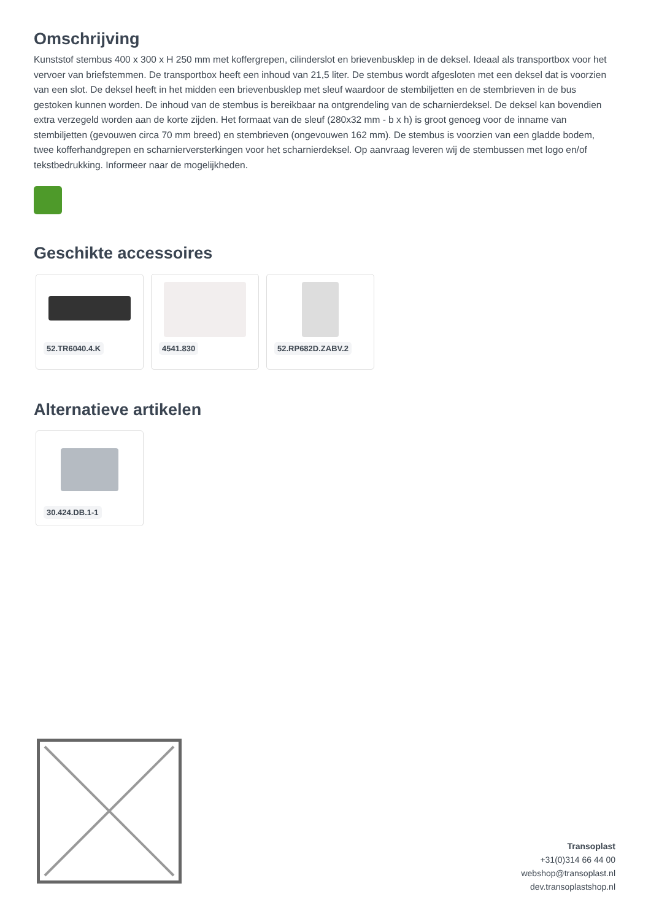Omschrijving
Kunststof stembus 400 x 300 x H 250 mm met koffergrepen, cilinderslot en brievenbusklep in de deksel. Ideaal als transportbox voor het vervoer van briefstemmen. De transportbox heeft een inhoud van 21,5 liter. De stembus wordt afgesloten met een deksel dat is voorzien van een slot. De deksel heeft in het midden een brievenbusklep met sleuf waardoor de stembiljetten en de stembrieven in de bus gestoken kunnen worden. De inhoud van de stembus is bereikbaar na ontgrendeling van de scharnierdeksel. De deksel kan bovendien extra verzegeld worden aan de korte zijden. Het formaat van de sleuf (280x32 mm - b x h) is groot genoeg voor de inname van stembiljetten (gevouwen circa 70 mm breed) en stembrieven (ongevouwen 162 mm). De stembus is voorzien van een gladde bodem, twee kofferhandgrepen en scharnierversterkingen voor het scharnierdeksel. Op aanvraag leveren wij de stembussen met logo en/of tekstbedrukking. Informeer naar de mogelijkheden.
Geschikte accessoires
52.TR6040.4.K 4541.830 52.RP682D.ZABV.2
Alternatieve artikelen
30.424.DB.1-1
Transoplast
+31(0)314 66 44 00
webshop@transoplast.nl
dev.transoplastshop.nl